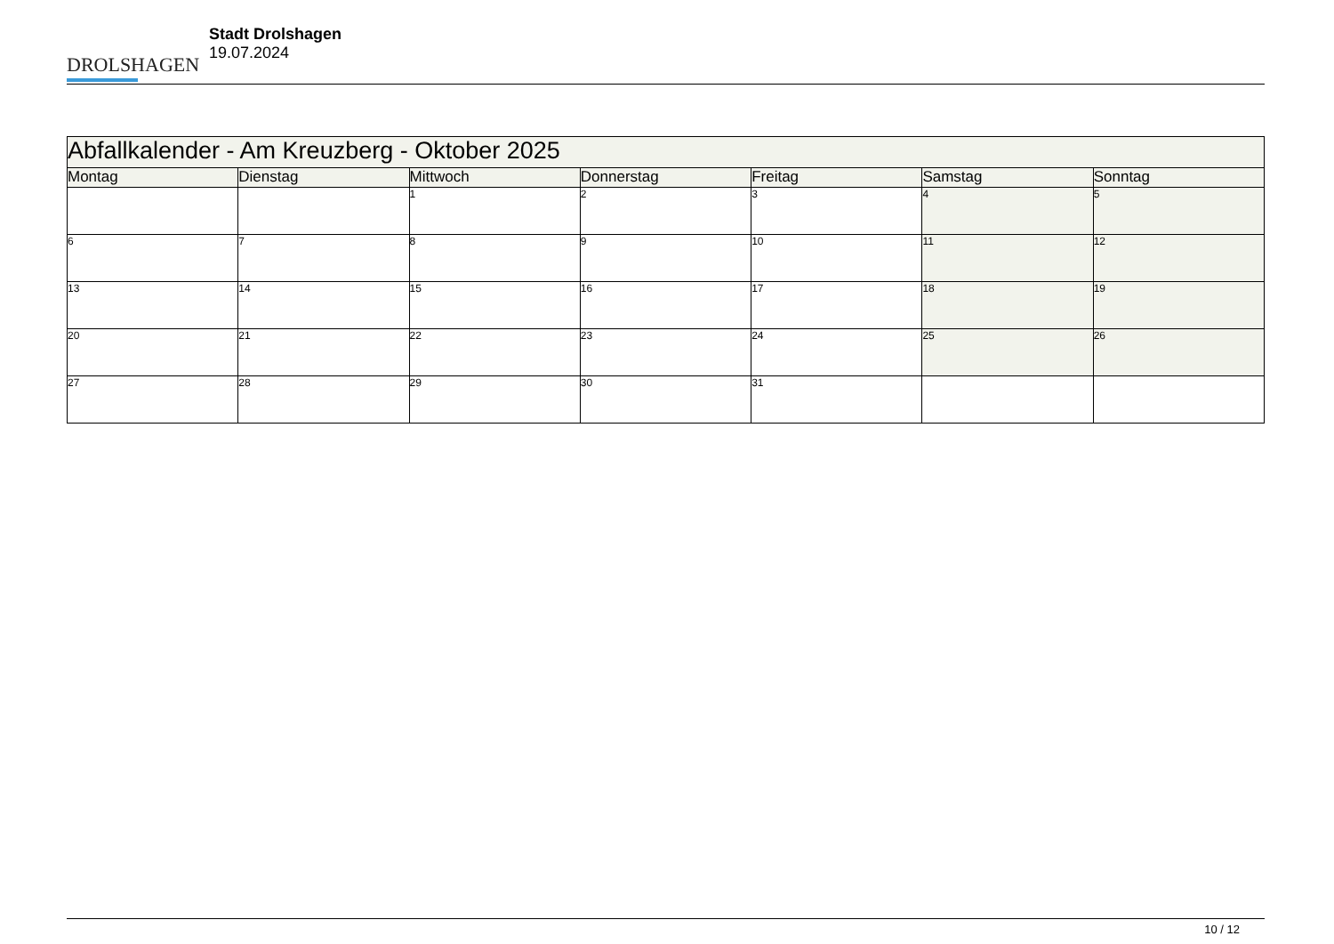DROLSHAGEN
Stadt Drolshagen
19.07.2024
| Abfallkalender - Am Kreuzberg - Oktober 2025 | | | | | | |
| Montag | Dienstag | Mittwoch | Donnerstag | Freitag | Samstag | Sonntag |
| | | 1 | 2 | 3 | 4 | 5 |
| 6 | 7 | 8 | 9 | 10 | 11 | 12 |
| 13 | 14 | 15 | 16 | 17 | 18 | 19 |
| 20 | 21 | 22 | 23 | 24 | 25 | 26 |
| 27 | 28 | 29 | 30 | 31 | | |
10 / 12